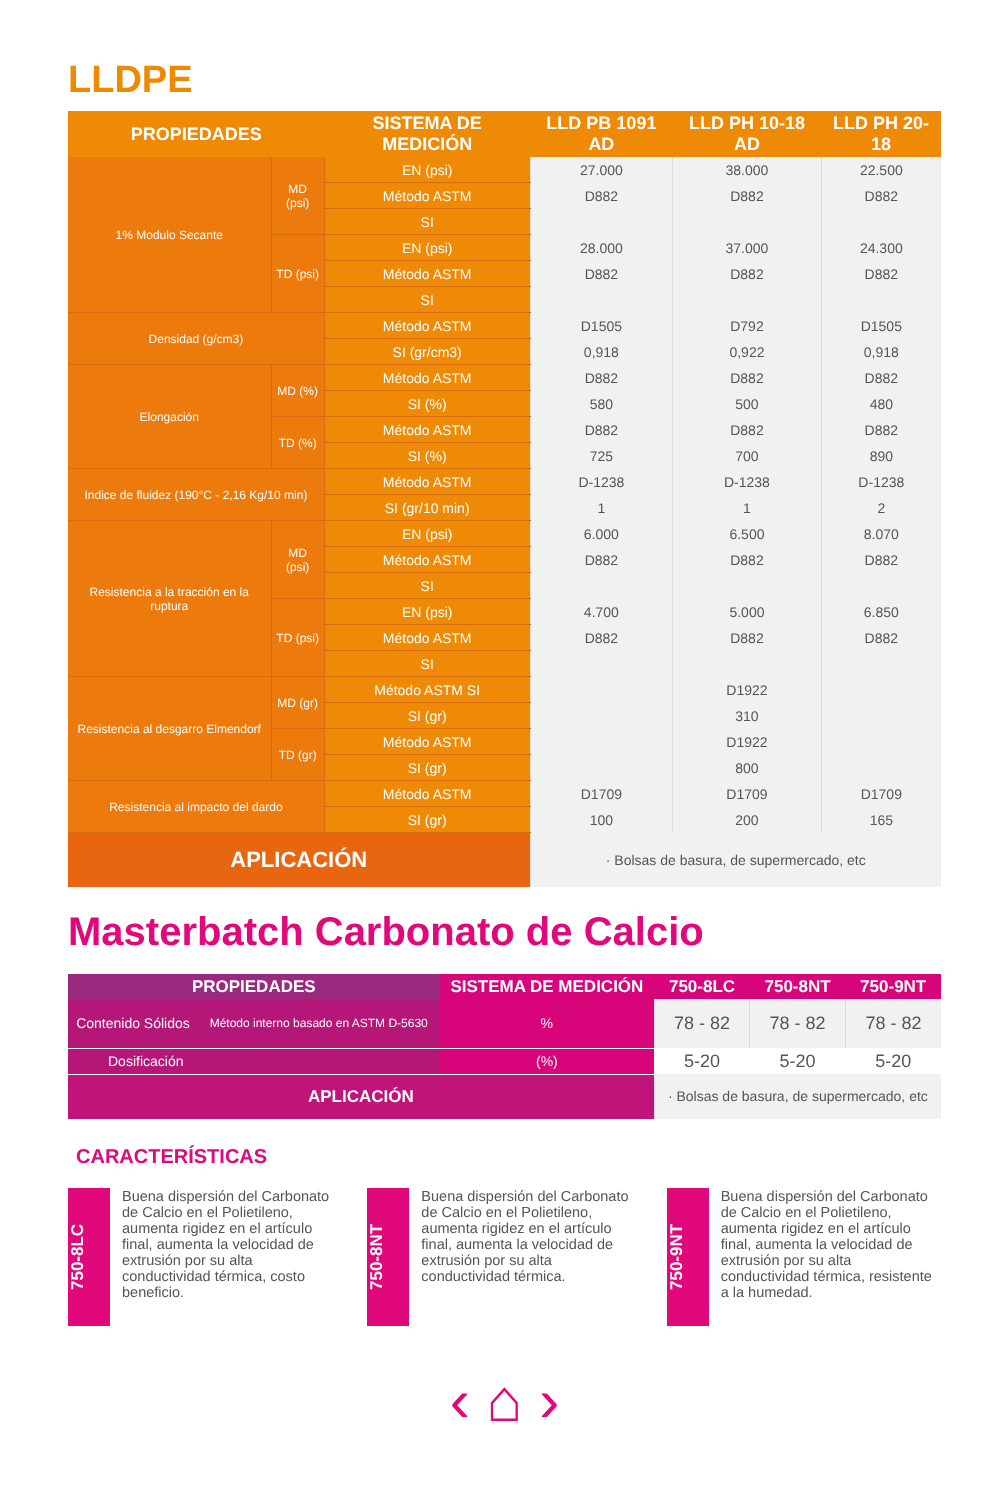LLDPE
| PROPIEDADES | | SISTEMA DE MEDICIÓN | LLD PB 1091 AD | LLD PH 10-18 AD | LLD PH 20-18 |
| --- | --- | --- | --- | --- | --- |
| 1% Modulo Secante | MD (psi) | EN (psi) | 27.000 | 38.000 | 22.500 |
| | | Método ASTM | D882 | D882 | D882 |
| | | SI | | | |
| | TD (psi) | EN (psi) | 28.000 | 37.000 | 24.300 |
| | | Método ASTM | D882 | D882 | D882 |
| | | SI | | | |
| Densidad (g/cm3) | | Método ASTM | D1505 | D792 | D1505 |
| | | SI (gr/cm3) | 0,918 | 0,922 | 0,918 |
| Elongación | MD (%) | Método ASTM | D882 | D882 | D882 |
| | | SI (%) | 580 | 500 | 480 |
| | TD (%) | Método ASTM | D882 | D882 | D882 |
| | | SI (%) | 725 | 700 | 890 |
| Indice de fluidez (190°C - 2,16 Kg/10 min) | | Método ASTM | D-1238 | D-1238 | D-1238 |
| | | SI (gr/10 min) | 1 | 1 | 2 |
| Resistencia a la tracción en la ruptura | MD (psi) | EN (psi) | 6.000 | 6.500 | 8.070 |
| | | Método ASTM | D882 | D882 | D882 |
| | | SI | | | |
| | TD (psi) | EN (psi) | 4.700 | 5.000 | 6.850 |
| | | Método ASTM | D882 | D882 | D882 |
| | | SI | | | |
| Resistencia al desgarro Elmendorf | MD (gr) | Método ASTM SI | | D1922 | |
| | | SI (gr) | | 310 | |
| | TD (gr) | Método ASTM | | D1922 | |
| | | SI (gr) | | 800 | |
| Resistencia al impacto del dardo | | Método ASTM | D1709 | D1709 | D1709 |
| | | SI (gr) | 100 | 200 | 165 |
| APLICACIÓN | | | · Bolsas de basura, de supermercado, etc | | |
Masterbatch Carbonato de Calcio
| PROPIEDADES | | SISTEMA DE MEDICIÓN | 750-8LC | 750-8NT | 750-9NT |
| --- | --- | --- | --- | --- | --- |
| Contenido Sólidos | Método interno basado en ASTM D-5630 | % | 78 - 82 | 78 - 82 | 78 - 82 |
| Dosificación | | (%) | 5-20 | 5-20 | 5-20 |
| APLICACIÓN | | | · Bolsas de basura, de supermercado, etc | | |
CARACTERÍSTICAS
750-8LC
Buena dispersión del Carbonato de Calcio en el Polietileno, aumenta rigidez en el artículo final, aumenta la velocidad de extrusión por su alta conductividad térmica, costo beneficio.
750-8NT
Buena dispersión del Carbonato de Calcio en el Polietileno, aumenta rigidez en el artículo final, aumenta la velocidad de extrusión por su alta conductividad térmica.
750-9NT
Buena dispersión del Carbonato de Calcio en el Polietileno, aumenta rigidez en el artículo final, aumenta la velocidad de extrusión por su alta conductividad térmica, resistente a la humedad.
‹ ⌂ ›